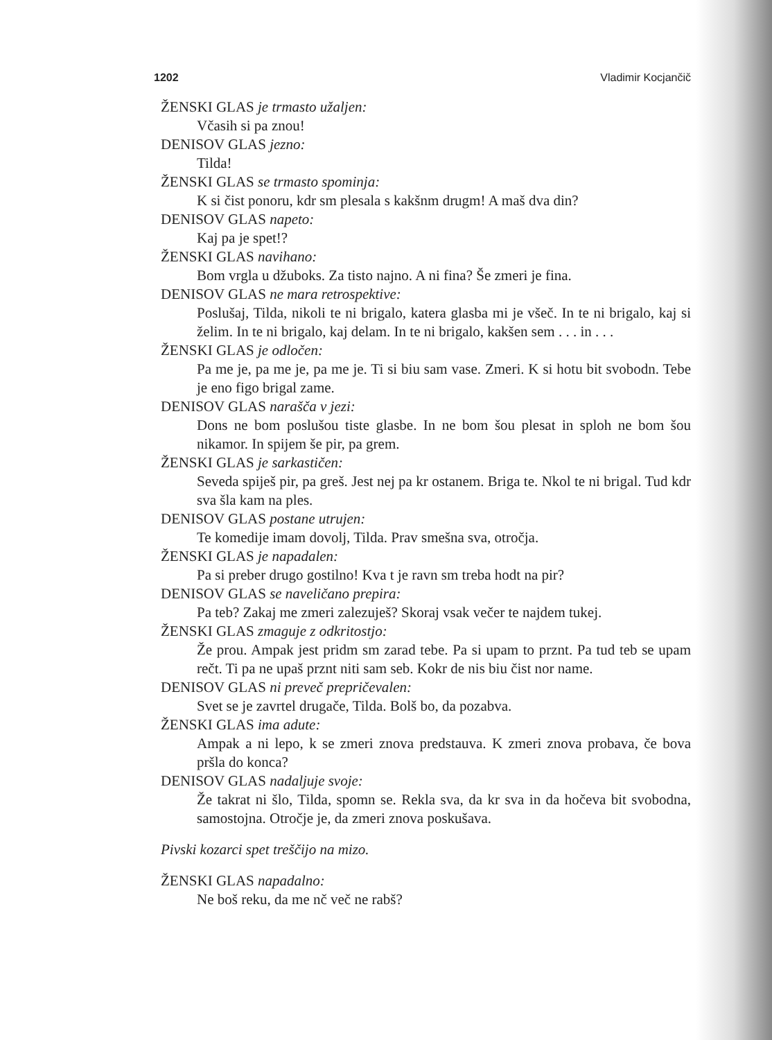1202 Vladimir Kocjančič
ŽENSKI GLAS je trmasto užaljen:
Včasih si pa znou!
DENISOV GLAS jezno:
Tilda!
ŽENSKI GLAS se trmasto spominja:
K si čist ponoru, kdr sm plesala s kakšnm drugm! A maš dva din?
DENISOV GLAS napeto:
Kaj pa je spet!?
ŽENSKI GLAS navihano:
Bom vrgla u džuboks. Za tisto najno. A ni fina? Še zmeri je fina.
DENISOV GLAS ne mara retrospektive:
Poslušaj, Tilda, nikoli te ni brigalo, katera glasba mi je všeč. In te ni brigalo, kaj si želim. In te ni brigalo, kaj delam. In te ni brigalo, kakšen sem . . . in . . .
ŽENSKI GLAS je odločen:
Pa me je, pa me je, pa me je. Ti si biu sam vase. Zmeri. K si hotu bit svobodn. Tebe je eno figo brigal zame.
DENISOV GLAS narašča v jezi:
Dons ne bom poslušou tiste glasbe. In ne bom šou plesat in sploh ne bom šou nikamor. In spijem še pir, pa grem.
ŽENSKI GLAS je sarkastičen:
Seveda spiješ pir, pa greš. Jest nej pa kr ostanem. Briga te. Nkol te ni brigal. Tud kdr sva šla kam na ples.
DENISOV GLAS postane utrujen:
Te komedije imam dovolj, Tilda. Prav smešna sva, otročja.
ŽENSKI GLAS je napadalen:
Pa si preber drugo gostilno! Kva t je ravn sm treba hodt na pir?
DENISOV GLAS se naveličano prepira:
Pa teb? Zakaj me zmeri zalezuješ? Skoraj vsak večer te najdem tukej.
ŽENSKI GLAS zmaguje z odkritostjo:
Že prou. Ampak jest pridm sm zarad tebe. Pa si upam to prznt. Pa tud teb se upam rečt. Ti pa ne upaš prznt niti sam seb. Kokr de nis biu čist nor name.
DENISOV GLAS ni preveč prepričevalen:
Svet se je zavrtel drugače, Tilda. Bolš bo, da pozabva.
ŽENSKI GLAS ima adute:
Ampak a ni lepo, k se zmeri znova predstauva. K zmeri znova probava, če bova pršla do konca?
DENISOV GLAS nadaljuje svoje:
Že takrat ni šlo, Tilda, spomn se. Rekla sva, da kr sva in da hočeva bit svobodna, samostojna. Otročje je, da zmeri znova poskušava.
Pivski kozarci spet treščijo na mizo.
ŽENSKI GLAS napadalno:
Ne boš reku, da me nč več ne rabš?